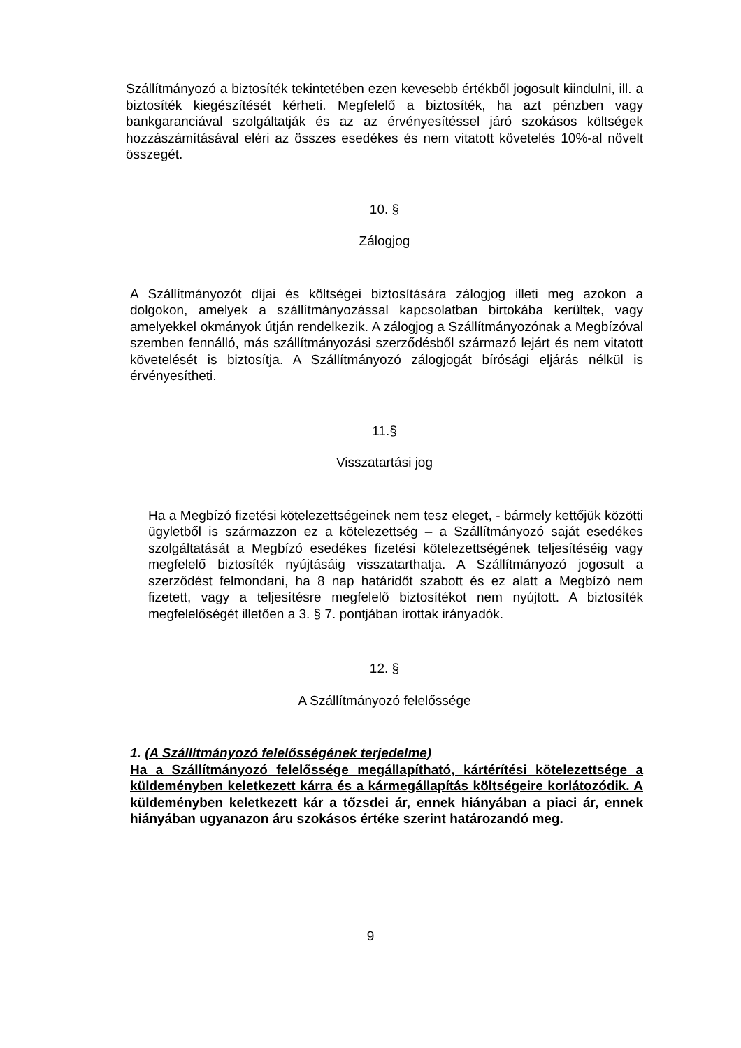Szállítmányozó a biztosíték tekintetében ezen kevesebb értékből jogosult kiindulni, ill. a biztosíték kiegészítését kérheti. Megfelelő a biztosíték, ha azt pénzben vagy bankgaranciával szolgáltatják és az az érvényesítéssel járó szokásos költségek hozzászámításával eléri az összes esedékes és nem vitatott követelés 10%-al növelt összegét.
10. §
Zálogjog
A Szállítmányozót díjai és költségei biztosítására zálogjog illeti meg azokon a dolgokon, amelyek a szállítmányozással kapcsolatban birtokába kerültek, vagy amelyekkel okmányok útján rendelkezik. A zálogjog a Szállítmányozónak a Megbízóval szemben fennálló, más szállítmányozási szerződésből származó lejárt és nem vitatott követelését is biztosítja. A Szállítmányozó zálogjogát bírósági eljárás nélkül is érvényesítheti.
11.§
Visszatartási jog
Ha a Megbízó fizetési kötelezettségeinek nem tesz eleget, - bármely kettőjük közötti ügyletből is származzon ez a kötelezettség – a Szállítmányozó saját esedékes szolgáltatását a Megbízó esedékes fizetési kötelezettségének teljesítéséig vagy megfelelő biztosíték nyújtásáig visszatarthatja. A Szállítmányozó jogosult a szerződést felmondani, ha 8 nap határidőt szabott és ez alatt a Megbízó nem fizetett, vagy a teljesítésre megfelelő biztosítékot nem nyújtott. A biztosíték megfelelőségét illetően a 3. § 7. pontjában írottak irányadók.
12. §
A Szállítmányozó felelőssége
1. (A Szállítmányozó felelősségének terjedelme)
Ha a Szállítmányozó felelőssége megállapítható, kártérítési kötelezettsége a küldeményben keletkezett kárra és a kármegállapítás költségeire korlátozódik. A küldeményben keletkezett kár a tőzsdei ár, ennek hiányában a piaci ár, ennek hiányában ugyanazon áru szokásos értéke szerint határozandó meg.
9